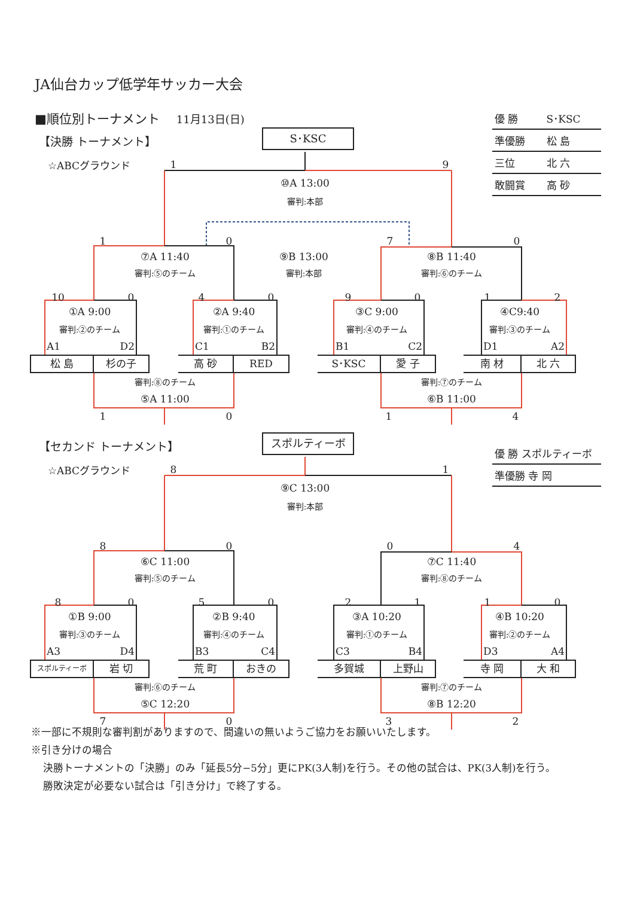JA仙台カップ低学年サッカー大会
■順位別トーナメント 11月13日(日)
| 優 勝 | S･KSC |
| 準優勝 | 松 島 |
| 三位 | 北 六 |
| 敢闘賞 | 高 砂 |
【決勝 トーナメント】 S･KSC
☆ABCグラウンド 19
⑩A 13:00
審判:本部
1070
⑦A 11:40 ⑨B 13:00 ⑧B 11:40
審判:⑤のチーム 審判:本部 審判:⑥のチーム
10 0409012
①A 9:00 ②A 9:40 ③C 9:00 ④C9:40
審判:②のチーム 審判:①のチーム 審判:④のチーム 審判:③のチーム
A1 D2 C1 B2 B1 C2 D1 A2
松 島 杉の子 高 砂 RED S･KSC 愛 子 南 材 北 六
審判:⑧のチーム 審判:⑦のチーム
⑤A 11:00 ⑥B 11:00
1014
| 優 勝 スポルティーボ |
| 準優勝 寺 岡 |
【セカンド トーナメント】 スポルティーボ
☆ABCグラウンド 81
⑨C 13:00
審判:本部
8004
⑥C 11:00 ⑦C 11:40
審判:⑤のチーム 審判:⑧のチーム
80502110
①B 9:00 ②B 9:40 ③A 10:20 ④B 10:20
審判:③のチーム 審判:④のチーム 審判:①のチーム 審判:②のチーム
A3 D4 B3 C4 C3 B4 D3 A4
スポルティーボ 岩 切 荒 町 おきの 多賀城 上野山 寺 岡 大 和
審判:⑥のチーム 審判:⑦のチーム
⑤C 12:20 ⑧B 12:20
7032
※一部に不規則な審判割がありますので、間違いの無いようご協力をお願いいたします。
※引き分けの場合
決勝トーナメントの「決勝」のみ「延長5分−5分」更にPK(3人制)を行う。その他の試合は、PK(3人制)を行う。
勝敗決定が必要ない試合は「引き分け」で終了する。